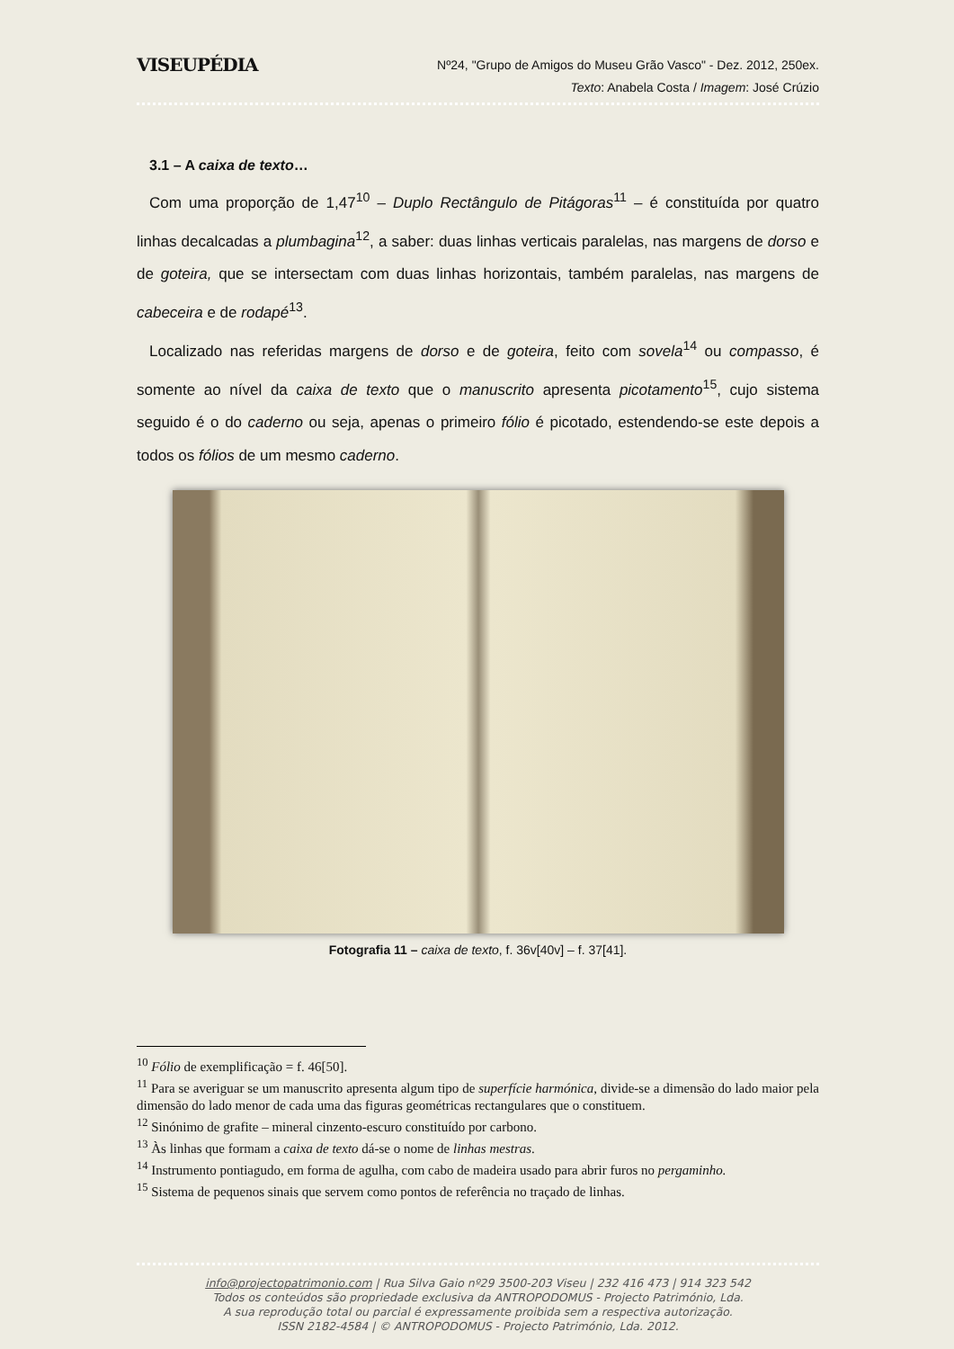VISEUPÉDIA
Nº24, "Grupo de Amigos do Museu Grão Vasco" - Dez. 2012, 250ex.
Texto: Anabela Costa / Imagem: José Crúzio
3.1 – A caixa de texto…
Com uma proporção de 1,47<sup>10</sup> – Duplo Rectângulo de Pitágoras<sup>11</sup> – é constituída por quatro linhas decalcadas a plumbagina<sup>12</sup>, a saber: duas linhas verticais paralelas, nas margens de dorso e de goteira, que se intersectam com duas linhas horizontais, também paralelas, nas margens de cabeceira e de rodapé<sup>13</sup>.
Localizado nas referidas margens de dorso e de goteira, feito com sovela<sup>14</sup> ou compasso, é somente ao nível da caixa de texto que o manuscrito apresenta picotamento<sup>15</sup>, cujo sistema seguido é o do caderno ou seja, apenas o primeiro fólio é picotado, estendendo-se este depois a todos os fólios de um mesmo caderno.
Fotografia 11 – caixa de texto, f. 36v[40v] – f. 37[41].
<sup>10</sup> Fólio de exemplificação = f. 46[50].
<sup>11</sup> Para se averiguar se um manuscrito apresenta algum tipo de superfície harmónica, divide-se a dimensão do lado maior pela dimensão do lado menor de cada uma das figuras geométricas rectangulares que o constituem.
<sup>12</sup> Sinónimo de grafite – mineral cinzento-escuro constituído por carbono.
<sup>13</sup> Às linhas que formam a caixa de texto dá-se o nome de linhas mestras.
<sup>14</sup> Instrumento pontiagudo, em forma de agulha, com cabo de madeira usado para abrir furos no pergaminho.
<sup>15</sup> Sistema de pequenos sinais que servem como pontos de referência no traçado de linhas.
info@projectopatrimonio.com | Rua Silva Gaio nº29 3500-203 Viseu | 232 416 473 | 914 323 542
Todos os conteúdos são propriedade exclusiva da ANTROPODOMUS - Projecto Património, Lda.
A sua reprodução total ou parcial é expressamente proibida sem a respectiva autorização.
ISSN 2182-4584 | © ANTROPODOMUS - Projecto Património, Lda. 2012.